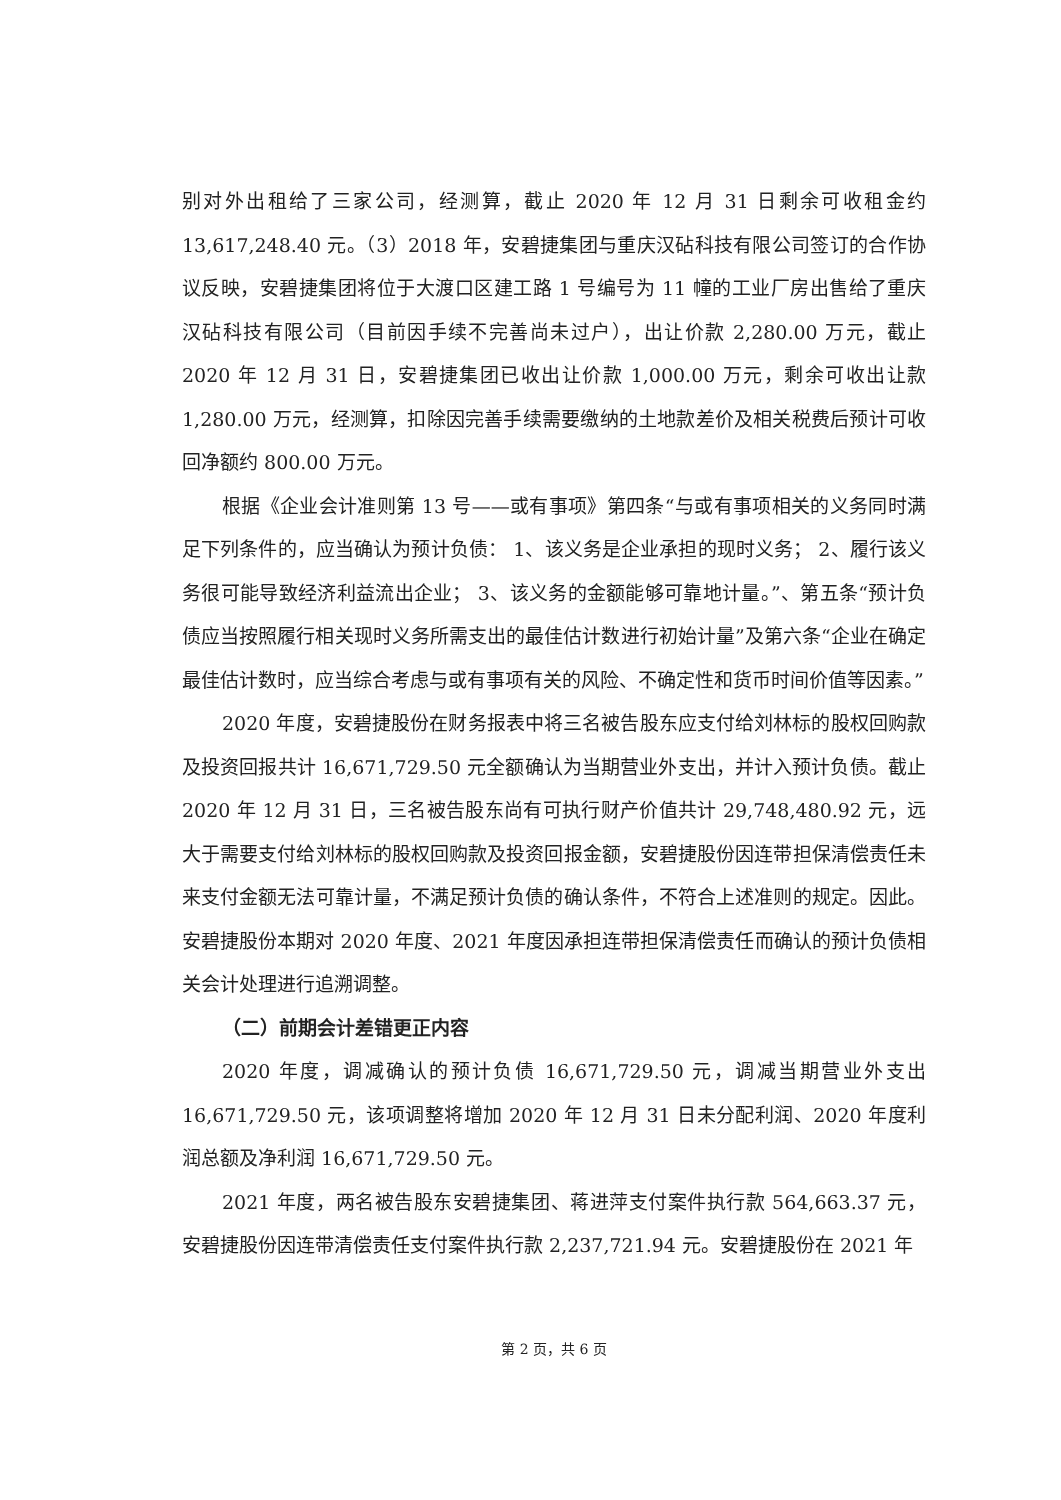别对外出租给了三家公司，经测算，截止 2020 年 12 月 31 日剩余可收租金约 13,617,248.40 元。（3）2018 年，安碧捷集团与重庆汉砧科技有限公司签订的合作协议反映，安碧捷集团将位于大渡口区建工路 1 号编号为 11 幢的工业厂房出售给了重庆汉砧科技有限公司（目前因手续不完善尚未过户），出让价款 2,280.00 万元，截止 2020 年 12 月 31 日，安碧捷集团已收出让价款 1,000.00 万元，剩余可收出让款 1,280.00 万元，经测算，扣除因完善手续需要缴纳的土地款差价及相关税费后预计可收回净额约 800.00 万元。
根据《企业会计准则第 13 号——或有事项》第四条“与或有事项相关的义务同时满足下列条件的，应当确认为预计负债： 1、该义务是企业承担的现时义务； 2、履行该义务很可能导致经济利益流出企业； 3、该义务的金额能够可靠地计量。”、第五条“预计负债应当按照履行相关现时义务所需支出的最佳估计数进行初始计量”及第六条“企业在确定最佳估计数时，应当综合考虑与或有事项有关的风险、不确定性和货币时间价值等因素。”
2020 年度，安碧捷股份在财务报表中将三名被告股东应支付给刘林标的股权回购款及投资回报共计 16,671,729.50 元全额确认为当期营业外支出，并计入预计负债。截止 2020 年 12 月 31 日，三名被告股东尚有可执行财产价值共计 29,748,480.92 元，远大于需要支付给刘林标的股权回购款及投资回报金额，安碧捷股份因连带担保清偿责任未来支付金额无法可靠计量，不满足预计负债的确认条件，不符合上述准则的规定。因此。安碧捷股份本期对 2020 年度、2021 年度因承担连带担保清偿责任而确认的预计负债相关会计处理进行追溯调整。
（二）前期会计差错更正内容
2020 年度，调减确认的预计负债 16,671,729.50 元，调减当期营业外支出 16,671,729.50 元，该项调整将增加 2020 年 12 月 31 日未分配利润、2020 年度利润总额及净利润 16,671,729.50 元。
2021 年度，两名被告股东安碧捷集团、蒋进萍支付案件执行款 564,663.37 元，安碧捷股份因连带清偿责任支付案件执行款 2,237,721.94 元。安碧捷股份在 2021 年
第 2 页，共 6 页